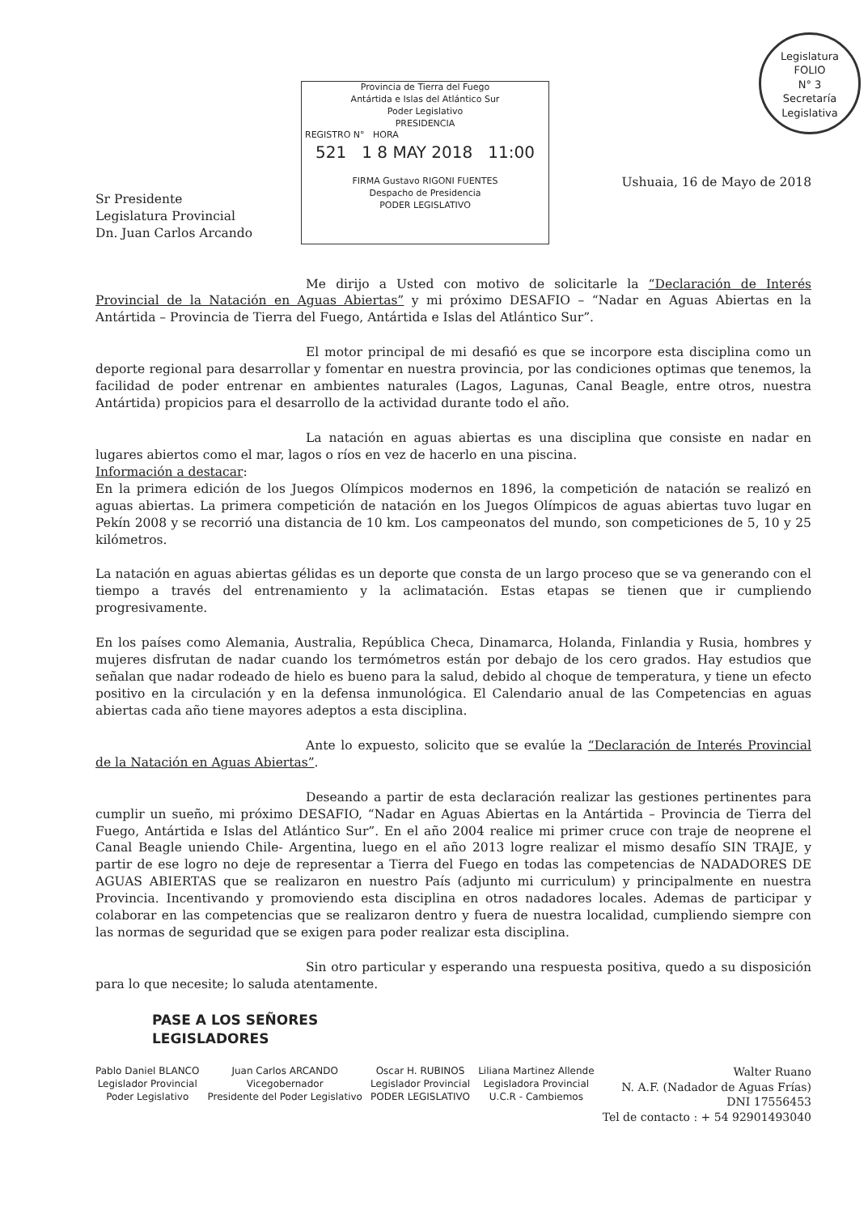Provincia de Tierra del Fuego
Antártida e Islas del Atlántico Sur
Poder Legislativo
PRESIDENCIA
REGISTRO N° HORA
521 1 8 MAY 2018 11:00
FIRMA Gustavo RIGONI FUENTES
Despacho de Presidencia
PODER LEGISLATIVO
Legislatura
FOLIO
N° 3
Secretaría Legislativa
Ushuaia, 16 de Mayo de 2018
Sr Presidente
Legislatura Provincial
Dn. Juan Carlos Arcando
Me dirijo a Usted con motivo de solicitarle la “Declaración de Interés Provincial de la Natación en Aguas Abiertas” y mi próximo DESAFIO – “Nadar en Aguas Abiertas en la Antártida – Provincia de Tierra del Fuego, Antártida e Islas del Atlántico Sur”.
El motor principal de mi desafió es que se incorpore esta disciplina como un deporte regional para desarrollar y fomentar en nuestra provincia, por las condiciones optimas que tenemos, la facilidad de poder entrenar en ambientes naturales (Lagos, Lagunas, Canal Beagle, entre otros, nuestra Antártida) propicios para el desarrollo de la actividad durante todo el año.
La natación en aguas abiertas es una disciplina que consiste en nadar en lugares abiertos como el mar, lagos o ríos en vez de hacerlo en una piscina.
Información a destacar:
En la primera edición de los Juegos Olímpicos modernos en 1896, la competición de natación se realizó en aguas abiertas. La primera competición de natación en los Juegos Olímpicos de aguas abiertas tuvo lugar en Pekín 2008 y se recorrió una distancia de 10 km. Los campeonatos del mundo, son competiciones de 5, 10 y 25 kilómetros.
La natación en aguas abiertas gélidas es un deporte que consta de un largo proceso que se va generando con el tiempo a través del entrenamiento y la aclimatación. Estas etapas se tienen que ir cumpliendo progresivamente.
En los países como Alemania, Australia, República Checa, Dinamarca, Holanda, Finlandia y Rusia, hombres y mujeres disfrutan de nadar cuando los termómetros están por debajo de los cero grados. Hay estudios que señalan que nadar rodeado de hielo es bueno para la salud, debido al choque de temperatura, y tiene un efecto positivo en la circulación y en la defensa inmunológica. El Calendario anual de las Competencias en aguas abiertas cada año tiene mayores adeptos a esta disciplina.
Ante lo expuesto, solicito que se evalúe la “Declaración de Interés Provincial de la Natación en Aguas Abiertas”.
Deseando a partir de esta declaración realizar las gestiones pertinentes para cumplir un sueño, mi próximo DESAFIO, “Nadar en Aguas Abiertas en la Antártida – Provincia de Tierra del Fuego, Antártida e Islas del Atlántico Sur”. En el año 2004 realice mi primer cruce con traje de neoprene el Canal Beagle uniendo Chile- Argentina, luego en el año 2013 logre realizar el mismo desafío SIN TRAJE, y partir de ese logro no deje de representar a Tierra del Fuego en todas las competencias de NADADORES DE AGUAS ABIERTAS que se realizaron en nuestro País (adjunto mi curriculum) y principalmente en nuestra Provincia. Incentivando y promoviendo esta disciplina en otros nadadores locales. Ademas de participar y colaborar en las competencias que se realizaron dentro y fuera de nuestra localidad, cumpliendo siempre con las normas de seguridad que se exigen para poder realizar esta disciplina.
Sin otro particular y esperando una respuesta positiva, quedo a su disposición para lo que necesite; lo saluda atentamente.
PASE A LOS SEÑORES
LEGISLADORES
Pablo Daniel BLANCO
Legislador Provincial
Poder Legislativo
Juan Carlos ARCANDO
Vicegobernador
Presidente del Poder Legislativo
Oscar H. RUBINOS
Legislador Provincial
PODER LEGISLATIVO
Liliana Martinez Allende
Legisladora Provincial
U.C.R - Cambiemos
Walter Ruano
N. A.F. (Nadador de Aguas Frías)
DNI 17556453
Tel de contacto : + 54 92901493040